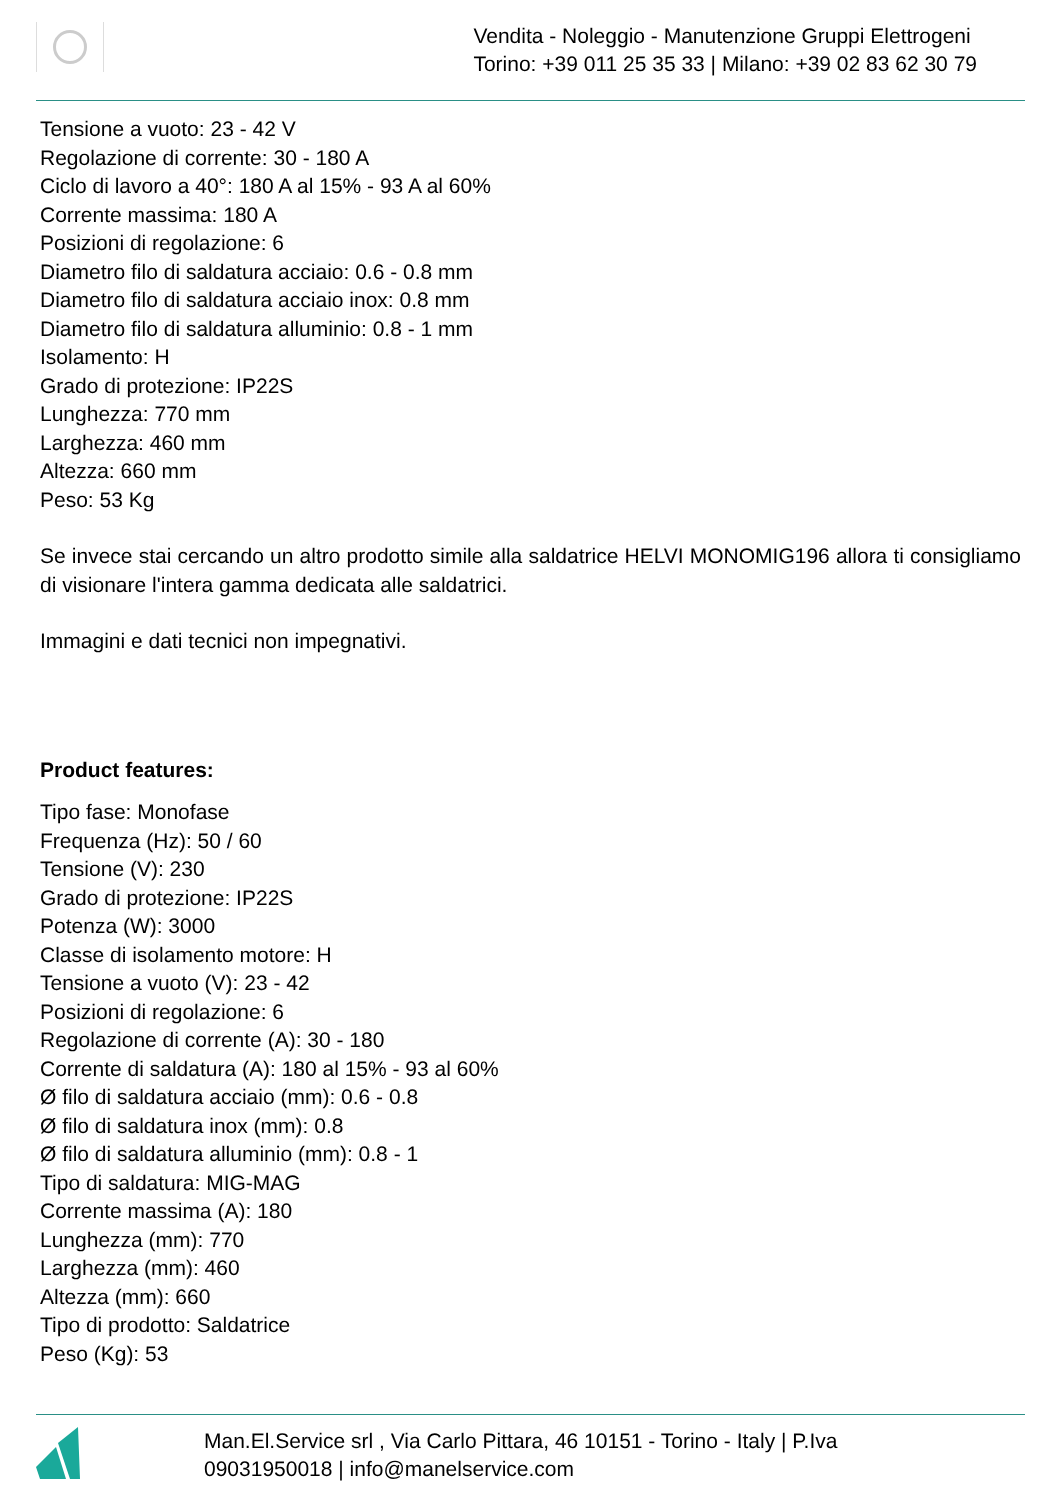Vendita - Noleggio - Manutenzione Gruppi Elettrogeni
Torino: +39 011 25 35 33 | Milano: +39 02 83 62 30 79
Tensione a vuoto: 23 - 42 V
Regolazione di corrente: 30 - 180 A
Ciclo di lavoro a 40°: 180 A al 15% - 93 A al 60%
Corrente massima: 180 A
Posizioni di regolazione: 6
Diametro filo di saldatura acciaio: 0.6 - 0.8 mm
Diametro filo di saldatura acciaio inox: 0.8 mm
Diametro filo di saldatura alluminio: 0.8 - 1 mm
Isolamento: H
Grado di protezione: IP22S
Lunghezza: 770 mm
Larghezza: 460 mm
Altezza: 660 mm
Peso: 53 Kg
Se invece stai cercando un altro prodotto simile alla saldatrice HELVI MONOMIG196 allora ti consigliamo di visionare l'intera gamma dedicata alle saldatrici.
Immagini e dati tecnici non impegnativi.
Product features:
Tipo fase: Monofase
Frequenza (Hz): 50 / 60
Tensione (V): 230
Grado di protezione: IP22S
Potenza (W): 3000
Classe di isolamento motore: H
Tensione a vuoto (V): 23 - 42
Posizioni di regolazione: 6
Regolazione di corrente (A): 30 - 180
Corrente di saldatura (A): 180 al 15% - 93 al 60%
Ø filo di saldatura acciaio (mm): 0.6 - 0.8
Ø filo di saldatura inox (mm): 0.8
Ø filo di saldatura alluminio (mm): 0.8 - 1
Tipo di saldatura: MIG-MAG
Corrente massima (A): 180
Lunghezza (mm): 770
Larghezza (mm): 460
Altezza (mm): 660
Tipo di prodotto: Saldatrice
Peso (Kg): 53
Man.El.Service srl , Via Carlo Pittara, 46 10151 - Torino - Italy | P.Iva
09031950018 | info@manelservice.com